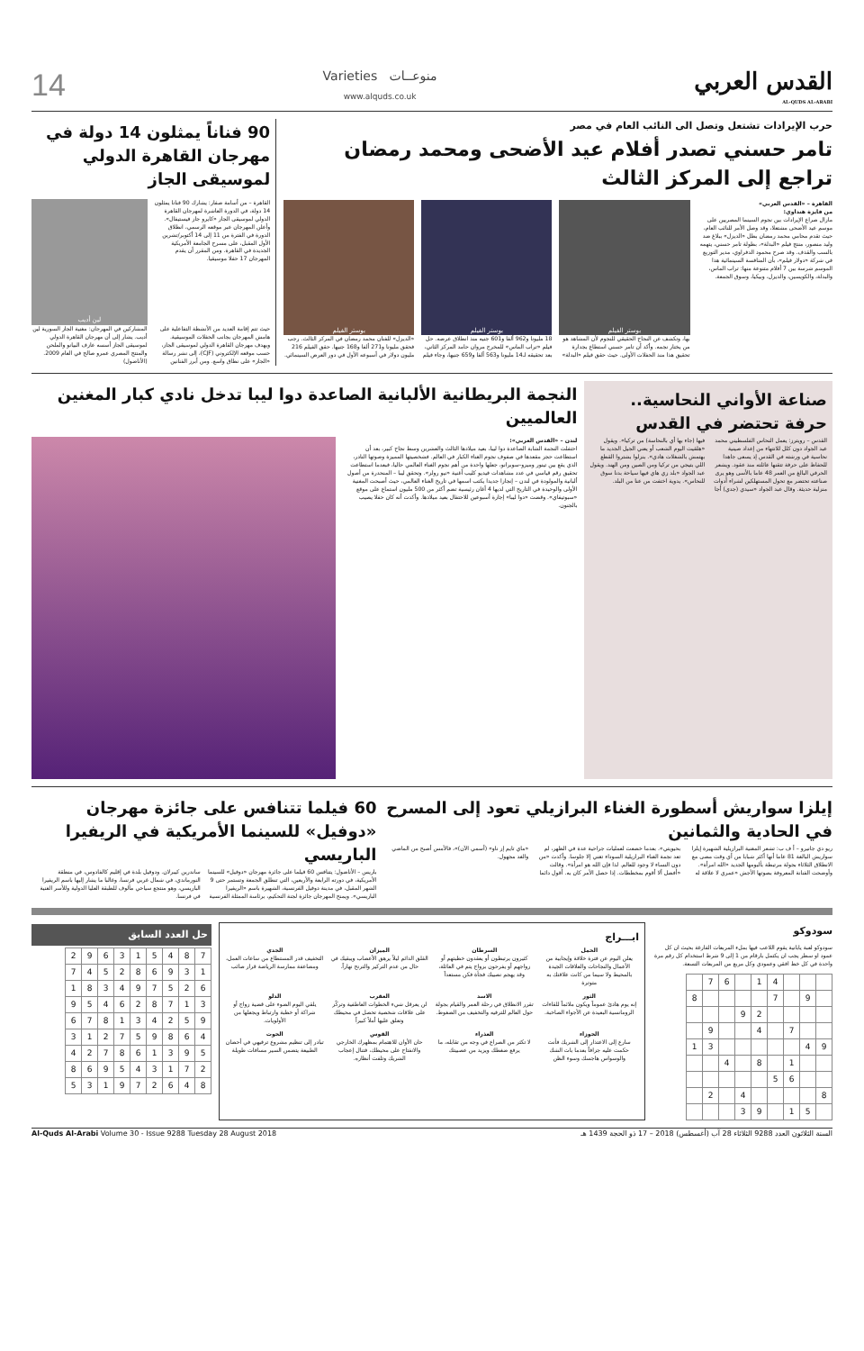القدس العربي
AL-QUDS AL-ARABI
منوعــات Varieties
www.alquds.co.uk
14
حرب الإيرادات تشتعل وتصل الى النائب العام في مصر
تامر حسني تصدر أفلام عيد الأضحى ومحمد رمضان تراجع إلى المركز الثالث
القاهرة – «القدس العربي»
من فايزة هنداوي:
مازال صراع الإيرادات بين نجوم السينما المصريين على موسم عيد الأضحى مشتعلا، وقد وصل الأمر للنائب العام، حيث تقدم محامي محمد رمضان بطل «الديزل» ببلاغ ضد وليد منصور، منتج فيلم «البدلة»، بطولة تامر حسني، يتهمه بالسب والقذف. وقد صرح محمود الدفراوي، مدير التوزيع في شركة «دولار فيلم»، بأن المنافسة السينمائية هذا الموسم شرسة بين 7 أفلام متنوعة منها: تراب الماس، والبدلة، والكويسين، والديزل، وبيكيا، وسوق الجمعة.
بوستر الفيلم بوستر الفيلم بوستر الفيلم
بها، وتكشف عن النجاح الحقيقي للنجوم لأن المشاهد هو من يختار نجمه. وأكد أن تامر حسني استطاع بجدارة تحقيق هذا منذ الحفلات الأولى. حيث حقق فيلم «البدلة» 18 مليونا و962 ألفا و601 جنيه منذ انطلاق عرضه. حل فيلم «تراب الماس» للمخرج مروان حامد المركز الثاني، بعد تحقيقه لـ14 مليونا و563 ألفا و659 جنيها، وجاء فيلم «الديزل» للفنان محمد رمضان في المركز الثالث. رجب فحقق مليونا و271 ألفا و168 جنيها. حقق الفيلم 216 مليون دولار في أسبوعه الأول في دور العرض السينمائي.
90 فناناً يمثلون 14 دولة في مهرجان القاهرة الدولي لموسيقى الجاز
القاهرة – من أسامة صفار: يشارك 90 فنانا يمثلون 14 دولة، في الدورة العاشرة لمهرجان القاهرة الدولي لموسيقى الجاز «كايرو جاز فيستيفال». وأعلن المهرجان عبر موقعه الرسمي، انطلاق الدورة في الفترة من 11 إلى 14 أكتوبر/تشرين الأول المقبل، على مسرح الجامعة الأمريكية الجديدة في القاهرة. ومن المقرر أن يقدم المهرجان 17 حفلا موسيقيا.
لين أديب
حيث تتم إقامة العديد من الأنشطة التفاعلية على هامش المهرجان بجانب الحفلات الموسيقية. ويهدف مهرجان القاهرة الدولي لموسيقى الجاز، حسب موقعه الإلكتروني (CJF)، إلى نشر رسالة «الجاز» على نطاق واسع. ومن أبرز الفنانين المشاركين في المهرجان: مغنية الجاز السورية لين أديب. يشار إلى أن مهرجان القاهرة الدولي لموسيقى الجاز أسسه عازف البيانو والملحن والمنتج المصري عمرو صالح في العام 2009. (الأناضول)
صناعة الأواني النحاسية.. حرفة تحتضر في القدس
القدس – رويترز: يعمل النحاس الفلسطيني محمد عبد الجواد دون كلل للانتهاء من إعداد صينية نحاسية في ورشته في القدس إذ يسعى جاهدا للحفاظ على حرفة تتقنها عائلته منذ عقود. ويشعر الحرفي البالغ من العمر 48 عاما بالأسى وهو يرى صناعته تحتضر مع تحول المستهلكين لشراء أدوات منزلية حديثة. وقال عبد الجواد «سيدي (جدي) أجا فيها (جاء بها أي بالنحاسة) من تركيا». ويقول «هلقيت اليوم الشعب أو يعني الجيل الجديد ما بهتمش بالشغلات هادي». بنزلوا بشتروا القطع اللي بتيجي من تركيا ومن الصين ومن الهند. ويقول عبد الجواد «بلد زي هاي فيها سياحة بدنا سوق للنحاس». يدوية اختفت من عنا من البلد.
النجمة البريطانية الألبانية الصاعدة دوا ليبا تدخل نادي كبار المغنين العالميين
لندن – «القدس العربي»:
احتفلت النجمة الشابة الصاعدة دوا ليبا، بعيد ميلادها الثالث والعشرين وسط نجاح كبير، بعد أن استطاعت حجز مقعدها في صفوف نجوم الغناء الكبار في العالم. فشخصيتها المميزة وصوتها النادر، الذي يقع بين تينور وميزو-سوبرانو، جعلها واحدة من أهم نجوم الغناء العالمي حاليا، فبعدما استطاعت تحقيق رقم قياسي في عدد مشاهدات فيديو كليب أغنية «نيو رولز». وتحقق ليبا – المنحدرة من أصول ألبانية والمولودة في لندن – إنجازا جديدا يكتب اسمها في تاريخ الغناء العالمي، حيث أصبحت المغنية الأولى والوحيدة في التاريخ التي لديها 4 أغان رئيسية تضم أكثر من 500 مليون استماع على موقع «سبوتيفاي». وقضت «دوا ليبا» إجازة أسبوعين للاحتفال بعيد ميلادها. وأكدت أنه كان حفلا يصيب بالجنون.
إيلزا سواريش أسطورة الغناء البرازيلي تعود إلى المسرح في الحادية والثمانين
ريو دي جانيرو – أ ف ب: تشعر المغنية البرازيلية الشهيرة إيلزا سواريش البالغة 81 عاما أنها أكثر شبابا من أي وقت مضى مع الانطلاق الثلاثاء بجولة مرتبطة بألبومها الجديد «الله امرأة». وأوضحت الفنانة المعروفة بصوتها الأجش «عمري لا علاقة له بحيويتي». بعدما خضعت لعمليات جراحية عدة في الظهر، لم تعد نجمة الغناء البرازيلية السوداء تغني إلا جلوسا. وأكدت «من دون النساء لا وجود للعالم. لذا فإن الله هو امرأة». وقالت «أفضل ألا أقوم بمخططات. إذا حصل الأمر كان به. أقول دائما «ماي تايم إز ناو» (أسمي الآن)»، فالأمس أصبح من الماضي والغد مجهول.
60 فيلما تتنافس على جائزة مهرجان «دوفيل» للسينما الأمريكية في الريفيرا الباريسي
باريس – الأناضول: يتنافس 60 فيلما على جائزة مهرجان «دوفيل» للسينما الأمريكية، في دورته الرابعة والأربعين، التي تنطلق الجمعة وتستمر حتى 9 الشهر المقبل، في مدينة دوفيل الفرنسية، الشهيرة باسم «الريفيرا الباريسي». ويمنح المهرجان جائزة لجنة التحكيم، برئاسة الممثلة الفرنسية ساندرين كيبرلان. ودوفيل بلدة في إقليم كالفادوس، في منطقة النورماندي، في شمال غربي فرنسا، وغالبا ما يشار إليها باسم الريفيرا الباريسي، وهو منتجع سياحي مألوف للطبقة العليا الدولية وللأسر الغنية في فرنسا.
سودوكو
سودوكو لعبة يابانية يقوم اللاعب فيها بملء المربعات الفارغة بحيث ان كل عمود او سطر يجب ان يكتمل بارقام من 1 إلى 9 شرط استخدام كل رقم مرة واحدة في كل خط افقي وعمودي وكل مربع من المربعات التسعة.
| | 7 | 6 | | 1 | 4 | | | |
| 8 | | | | | 7 | | 9 | |
| | | | 9 | 2 | | | | |
| | 9 | | | 4 | | 7 | | |
| 1 | 3 | | | | | | 4 | 9 |
| | | 4 | | 8 | | 1 | | |
| | | | | | 5 | 6 | | |
| | 2 | | 4 | | | | | 8 |
| | | | 3 | 9 | | 1 | 5 | |
ابـــراج
الحمل
يعلن اليوم عن فترة خلاقة وإيجابية من الأعمال والنجاحات والعلاقات الجيدة بالمحيط ولا سيما من كانت علاقتك به متوترة
السرطان
كثيرون يرتبطون أو يعقدون خطبتهم أو زواجهم أو يفرحون بزواج يتم في العائلة، وقد يهجم نصيبك فجأة فكن مستعداً
الميزان
القلق الدائم ليلاً يرهق الأعصاب ويبقيك في حال من عدم التركيز والترنح نهاراً.
الجدي
التخفيف قدر المستطاع من ساعات العمل، ومضاعفة ممارسة الرياضة قرار صائب
الثور
إنه يوم هادئ عموماً ويكون ملائماً للقاءات الرومانسية البعيدة عن الأجواء الصاخبة.
الاسد
تقرر الانطلاق في رحلة العمر والقيام بجولة حول العالم للترفيه والتخفيف من الضغوط.
العقرب
لن يعرقل شيء الخطوات العاطفية وتركّز على علاقات شخصية تحصل في محيطك وتعلق عليها أملاً كبيراً
الدلو
يلقي اليوم الضوء على قضية زواج أو شراكة أو خطبة وارتباط ويجعلها من الأولويات.
الجوزاء
سارع إلى الاعتذار إلى الشريك فأنت حكمت عليه جزافاً بعدما بات الشك والوسواس هاجسك وسوء الظن
العذراء
لا تكثر من الصراع في وجه من تقابله، ما يرفع ضغطك ويزيد من عصبيتك
القوس
حان الأوان للاهتمام بمظهرك الخارجي والانفتاح على محيطك، فتنال إعجاب الشريك وتلفت أنظاره.
الحوت
تبادر إلى تنظيم مشروع ترفيهي في أحضان الطبيعة يتضمن السير مسافات طويلة
حل العدد السابق
| 2 | 9 | 6 | 3 | 1 | 5 | 4 | 8 | 7 |
| 7 | 4 | 5 | 2 | 8 | 6 | 9 | 3 | 1 |
| 1 | 8 | 3 | 4 | 9 | 7 | 5 | 2 | 6 |
| 9 | 5 | 4 | 6 | 2 | 8 | 7 | 1 | 3 |
| 6 | 7 | 8 | 1 | 3 | 4 | 2 | 5 | 9 |
| 3 | 1 | 2 | 7 | 5 | 9 | 8 | 6 | 4 |
| 4 | 2 | 7 | 8 | 6 | 1 | 3 | 9 | 5 |
| 8 | 6 | 9 | 5 | 4 | 3 | 1 | 7 | 2 |
| 5 | 3 | 1 | 9 | 7 | 2 | 6 | 4 | 8 |
السنة الثلاثون العدد 9288 الثلاثاء 28 آب (أغسطس) 2018 – 17 ذو الحجة 1439 هـ Al-Quds Al-Arabi Volume 30 - Issue 9288 Tuesday 28 August 2018